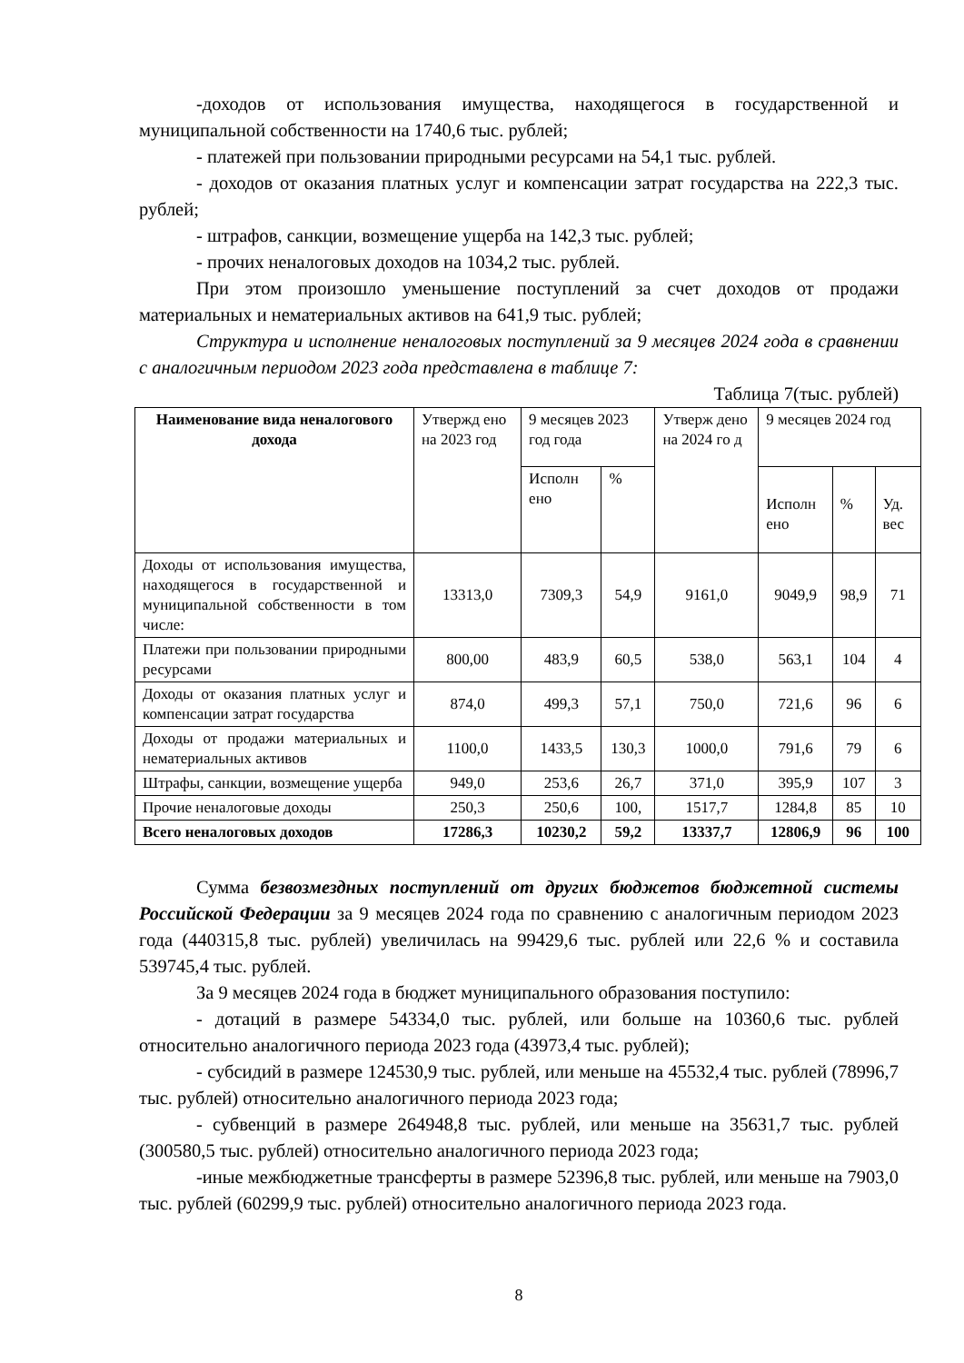-доходов от использования имущества, находящегося в государственной и муниципальной собственности на 1740,6 тыс. рублей;
- платежей при пользовании природными ресурсами на 54,1 тыс. рублей.
- доходов от оказания платных услуг и компенсации затрат государства на 222,3 тыс. рублей;
- штрафов, санкции, возмещение ущерба на 142,3 тыс. рублей;
- прочих неналоговых доходов на 1034,2 тыс. рублей.
При этом произошло уменьшение поступлений за счет доходов от продажи материальных и нематериальных активов на 641,9 тыс. рублей;
Структура и исполнение неналоговых поступлений за 9 месяцев 2024 года в сравнении с аналогичным периодом 2023 года представлена в таблице 7:
Таблица 7(тыс. рублей)
| Наименование вида неналогового дохода | Утвержд ено на 2023 год | 9 месяцев 2023 год года | | Утверж дено на 2024 го д | 9 месяцев 2024 год | | |
| --- | --- | --- | --- | --- | --- | --- | --- |
| | | Исполн ено | % | | Исполн ено | % | Уд. вес |
| Доходы от использования имущества, находящегося в государственной и муниципальной собственности в том числе: | 13313,0 | 7309,3 | 54,9 | 9161,0 | 9049,9 | 98,9 | 71 |
| Платежи при пользовании природными ресурсами | 800,00 | 483,9 | 60,5 | 538,0 | 563,1 | 104 | 4 |
| Доходы от оказания платных услуг и компенсации затрат государства | 874,0 | 499,3 | 57,1 | 750,0 | 721,6 | 96 | 6 |
| Доходы от продажи материальных и нематериальных активов | 1100,0 | 1433,5 | 130,3 | 1000,0 | 791,6 | 79 | 6 |
| Штрафы, санкции, возмещение ущерба | 949,0 | 253,6 | 26,7 | 371,0 | 395,9 | 107 | 3 |
| Прочие неналоговые доходы | 250,3 | 250,6 | 100, | 1517,7 | 1284,8 | 85 | 10 |
| Всего неналоговых доходов | 17286,3 | 10230,2 | 59,2 | 13337,7 | 12806,9 | 96 | 100 |
Сумма безвозмездных поступлений от других бюджетов бюджетной системы Российской Федерации за 9 месяцев 2024 года по сравнению с аналогичным периодом 2023 года (440315,8 тыс. рублей) увеличилась на 99429,6 тыс. рублей или 22,6 % и составила 539745,4 тыс. рублей.
За 9 месяцев 2024 года в бюджет муниципального образования поступило:
- дотаций в размере 54334,0 тыс. рублей, или больше на 10360,6 тыс. рублей относительно аналогичного периода 2023 года (43973,4 тыс. рублей);
- субсидий в размере 124530,9 тыс. рублей, или меньше на 45532,4 тыс. рублей (78996,7 тыс. рублей) относительно аналогичного периода 2023 года;
- субвенций в размере 264948,8 тыс. рублей, или меньше на 35631,7 тыс. рублей (300580,5 тыс. рублей) относительно аналогичного периода 2023 года;
-иные межбюджетные трансферты в размере 52396,8 тыс. рублей, или меньше на 7903,0 тыс. рублей (60299,9 тыс. рублей) относительно аналогичного периода 2023 года.
8